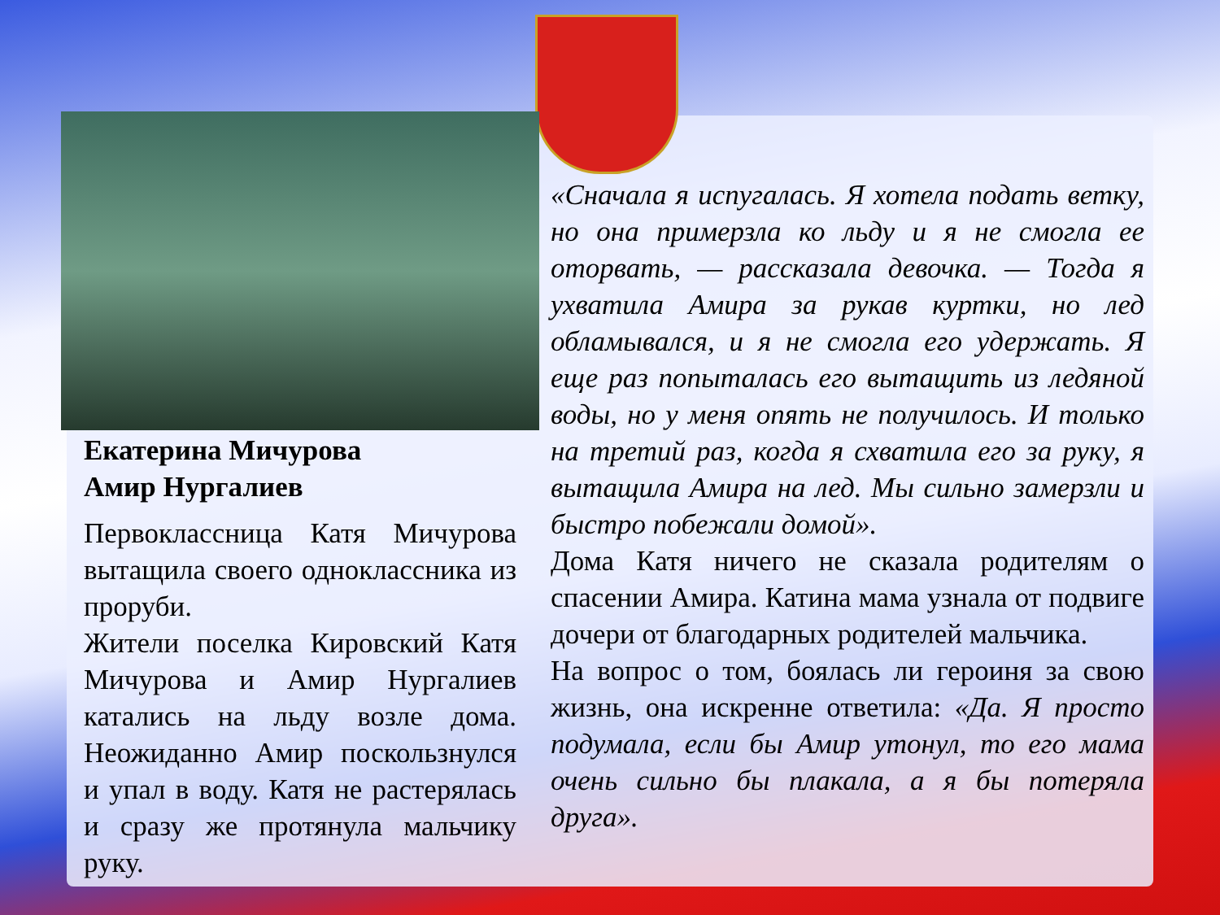Екатерина Мичурова
Амир Нургалиев
Первоклассница Катя Мичурова вытащила своего одноклассника из проруби.
Жители поселка Кировский Катя Мичурова и Амир Нургалиев катались на льду возле дома. Неожиданно Амир поскользнулся и упал в воду. Катя не растерялась и сразу же протянула мальчику руку.
«Сначала я испугалась. Я хотела подать ветку, но она примерзла ко льду и я не смогла ее оторвать, — рассказала девочка. — Тогда я ухватила Амира за рукав куртки, но лед обламывался, и я не смогла его удержать. Я еще раз попыталась его вытащить из ледяной воды, но у меня опять не получилось. И только на третий раз, когда я схватила его за руку, я вытащила Амира на лед. Мы сильно замерзли и быстро побежали домой».
Дома Катя ничего не сказала родителям о спасении Амира. Катина мама узнала от подвиге дочери от благодарных родителей мальчика.
На вопрос о том, боялась ли героиня за свою жизнь, она искренне ответила: «Да. Я просто подумала, если бы Амир утонул, то его мама очень сильно бы плакала, а я бы потеряла друга».